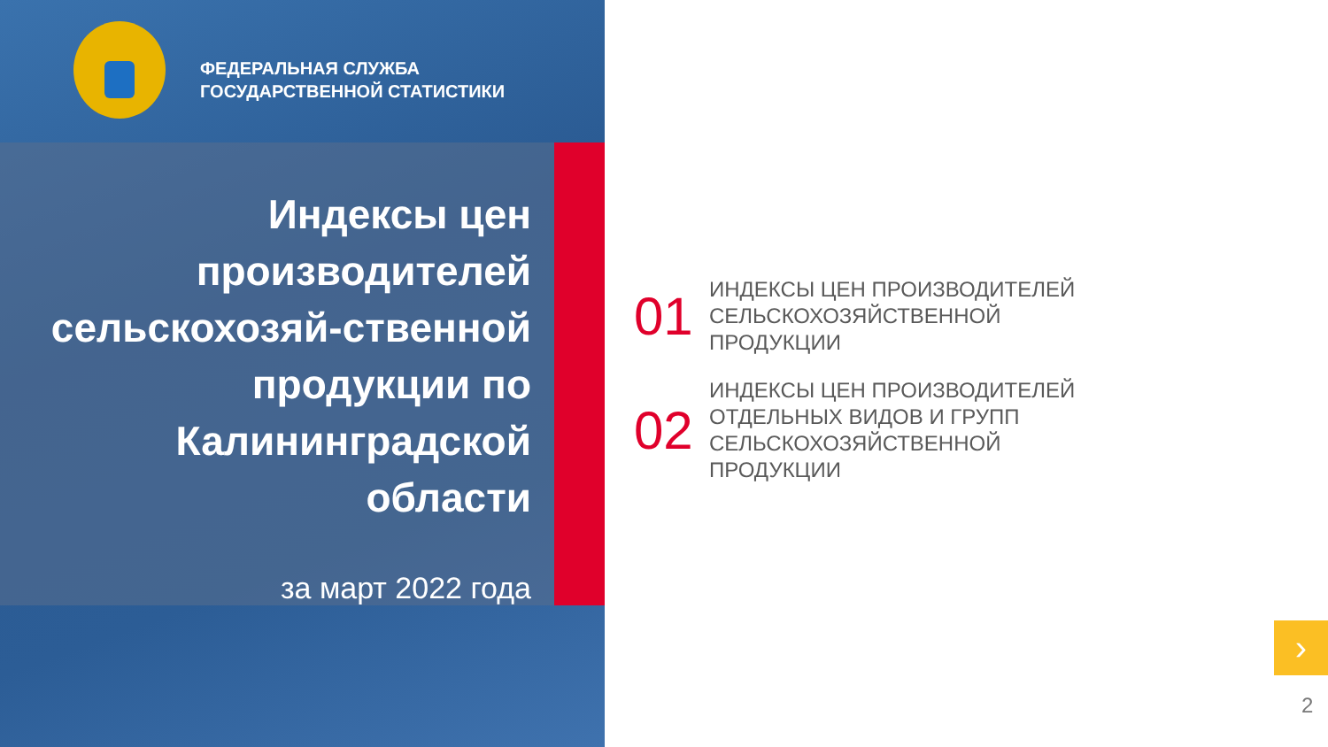ФЕДЕРАЛЬНАЯ СЛУЖБА
ГОСУДАРСТВЕННОЙ СТАТИСТИКИ
Индексы цен производителей сельскохозяй-ственной продукции по Калининградской области
за март 2022 года
01
ИНДЕКСЫ ЦЕН ПРОИЗВОДИТЕЛЕЙ
СЕЛЬСКОХОЗЯЙСТВЕННОЙ
ПРОДУКЦИИ
02
ИНДЕКСЫ ЦЕН ПРОИЗВОДИТЕЛЕЙ
ОТДЕЛЬНЫХ ВИДОВ И ГРУПП
СЕЛЬСКОХОЗЯЙСТВЕННОЙ
ПРОДУКЦИИ
›
2